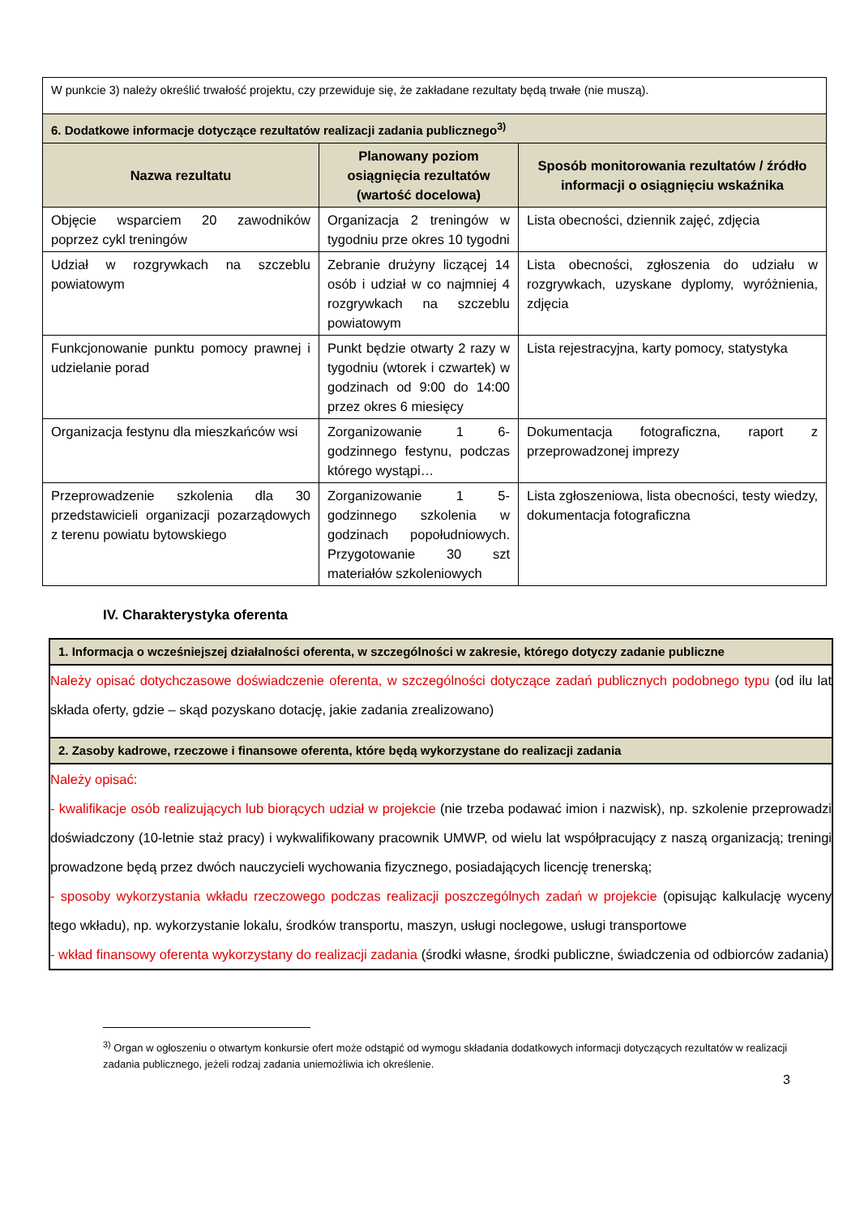| W punkcie 3) należy określić trwałość projektu, czy przewiduje się, że zakładane rezultaty będą trwałe (nie muszą). | | |
| 6. Dodatkowe informacje dotyczące rezultatów realizacji zadania publicznego<sup>3)</sup> | | |
| Nazwa rezultatu | Planowany poziom osiągnięcia rezultatów (wartość docelowa) | Sposób monitorowania rezultatów / źródło informacji o osiągnięciu wskaźnika |
| Objęcie wsparciem 20 zawodników poprzez cykl treningów | Organizacja 2 treningów w tygodniu prze okres 10 tygodni | Lista obecności, dziennik zajęć, zdjęcia |
| Udział w rozgrywkach na szczeblu powiatowym | Zebranie drużyny liczącej 14 osób i udział w co najmniej 4 rozgrywkach na szczeblu powiatowym | Lista obecności, zgłoszenia do udziału w rozgrywkach, uzyskane dyplomy, wyróżnienia, zdjęcia |
| Funkcjonowanie punktu pomocy prawnej i udzielanie porad | Punkt będzie otwarty 2 razy w tygodniu (wtorek i czwartek) w godzinach od 9:00 do 14:00 przez okres 6 miesięcy | Lista rejestracyjna, karty pomocy, statystyka |
| Organizacja festynu dla mieszkańców wsi | Zorganizowanie 1 6-godzinnego festynu, podczas którego wystąpi… | Dokumentacja fotograficzna, raport z przeprowadzonej imprezy |
| Przeprowadzenie szkolenia dla 30 przedstawicieli organizacji pozarządowych z terenu powiatu bytowskiego | Zorganizowanie 1 5-godzinnego szkolenia w godzinach popołudniowych. Przygotowanie 30 szt materiałów szkoleniowych | Lista zgłoszeniowa, lista obecności, testy wiedzy, dokumentacja fotograficzna |
IV. Charakterystyka oferenta
| 1. Informacja o wcześniejszej działalności oferenta, w szczególności w zakresie, którego dotyczy zadanie publiczne |
| Należy opisać dotychczasowe doświadczenie oferenta, w szczególności dotyczące zadań publicznych podobnego typu (od ilu lat składa oferty, gdzie – skąd pozyskano dotację, jakie zadania zrealizowano) |
| 2. Zasoby kadrowe, rzeczowe i finansowe oferenta, które będą wykorzystane do realizacji zadania |
| Należy opisać: - kwalifikacje osób realizujących lub biorących udział w projekcie (nie trzeba podawać imion i nazwisk), np. szkolenie przeprowadzi doświadczony (10-letnie staż pracy) i wykwalifikowany pracownik UMWP, od wielu lat współpracujący z naszą organizacją; treningi prowadzone będą przez dwóch nauczycieli wychowania fizycznego, posiadających licencję trenerską; - sposoby wykorzystania wkładu rzeczowego podczas realizacji poszczególnych zadań w projekcie (opisując kalkulację wyceny tego wkładu), np. wykorzystanie lokalu, środków transportu, maszyn, usługi noclegowe, usługi transportowe - wkład finansowy oferenta wykorzystany do realizacji zadania (środki własne, środki publiczne, świadczenia od odbiorców zadania) |
<sup>3)</sup> Organ w ogłoszeniu o otwartym konkursie ofert może odstąpić od wymogu składania dodatkowych informacji dotyczących rezultatów w realizacji zadania publicznego, jeżeli rodzaj zadania uniemożliwia ich określenie.
3